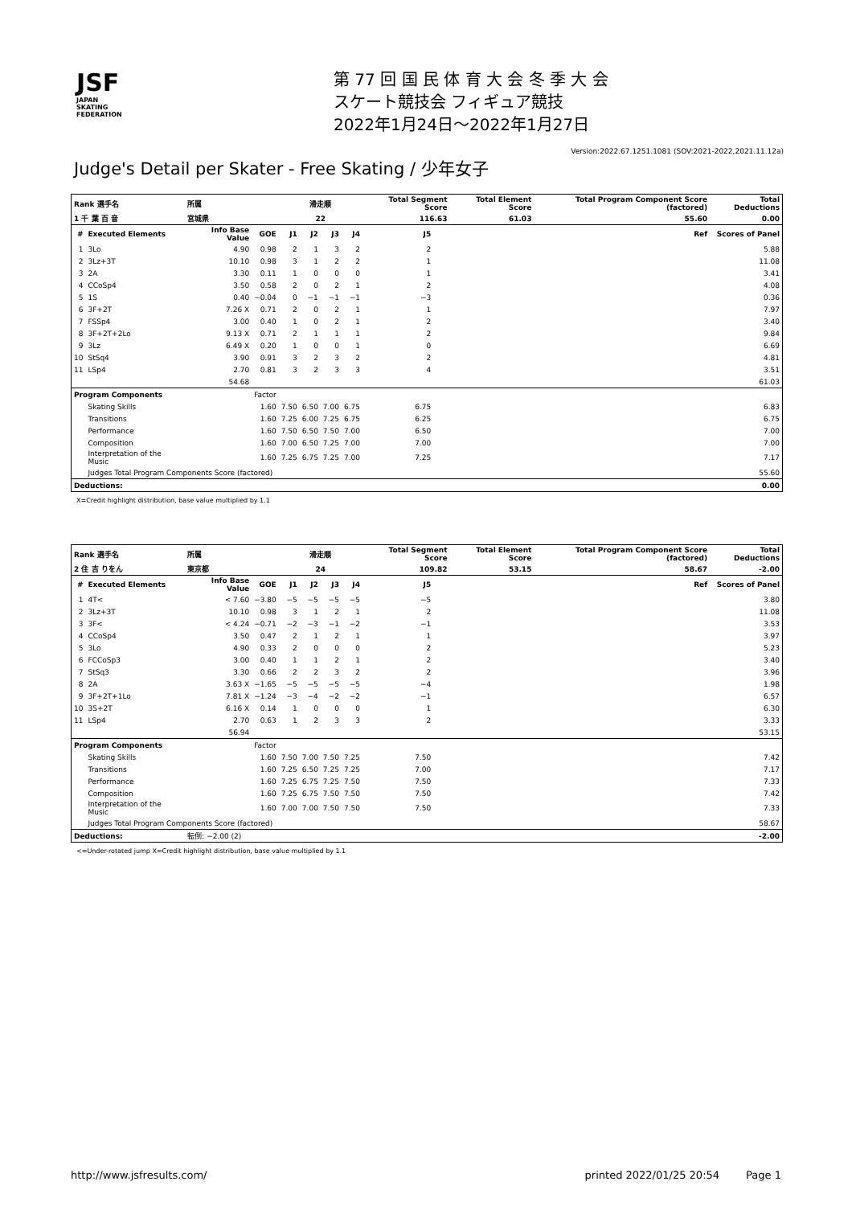JSF
JAPAN
SKATING
FEDERATION
第 77 回 国 民 体 育 大 会 冬 季 大 会
スケート競技会 フィギュア競技
2022年1月24日～2022年1月27日
Version:2022.67.1251.1081 (SOV:2021-2022,2021.11.12a)
Judge's Detail per Skater - Free Skating / 少年女子
| Rank 選手名 | | 所属 | | 滑走順 | | | | Total Segment Score | | Total Element Score | Total Program Component Score (factored) | | Total Deductions |
| --- | --- | --- | --- | --- | --- | --- | --- | --- | --- | --- | --- | --- | --- |
| 1 千 葉 百 音 | | 宮城県 | | 22 | | | | 116.63 | | 61.03 | 55.60 | | 0.00 |
| # | Executed Elements | Info Base Value | GOE | J1 | J2 | J3 | J4 | J5 | | | | Ref | Scores of Panel |
| 1 | 3Lo | 4.90 | 0.98 | 2 | 1 | 3 | 2 | 2 | | | | | 5.88 |
| 2 | 3Lz+3T | 10.10 | 0.98 | 3 | 1 | 2 | 2 | 1 | | | | | 11.08 |
| 3 | 2A | 3.30 | 0.11 | 1 | 0 | 0 | 0 | 1 | | | | | 3.41 |
| 4 | CCoSp4 | 3.50 | 0.58 | 2 | 0 | 2 | 1 | 2 | | | | | 4.08 |
| 5 | 1S | 0.40 | −0.04 | 0 | −1 | −1 | −1 | −3 | | | | | 0.36 |
| 6 | 3F+2T | 7.26 X | 0.71 | 2 | 0 | 2 | 1 | 1 | | | | | 7.97 |
| 7 | FSSp4 | 3.00 | 0.40 | 1 | 0 | 2 | 1 | 2 | | | | | 3.40 |
| 8 | 3F+2T+2Lo | 9.13 X | 0.71 | 2 | 1 | 1 | 1 | 2 | | | | | 9.84 |
| 9 | 3Lz | 6.49 X | 0.20 | 1 | 0 | 0 | 1 | 0 | | | | | 6.69 |
| 10 | StSq4 | 3.90 | 0.91 | 3 | 2 | 3 | 2 | 2 | | | | | 4.81 |
| 11 | LSp4 | 2.70 | 0.81 | 3 | 2 | 3 | 3 | 4 | | | | | 3.51 |
| | | 54.68 | | | | | | | | | | | 61.03 |
| Program Components | | | Factor | | | | | | | | | | |
| | Skating Skills | | 1.60 | 7.50 | 6.50 | 7.00 | 6.75 | 6.75 | | | | | 6.83 |
| | Transitions | | 1.60 | 7.25 | 6.00 | 7.25 | 6.75 | 6.25 | | | | | 6.75 |
| | Performance | | 1.60 | 7.50 | 6.50 | 7.50 | 7.00 | 6.50 | | | | | 7.00 |
| | Composition | | 1.60 | 7.00 | 6.50 | 7.25 | 7.00 | 7.00 | | | | | 7.00 |
| | Interpretation of the Music | | 1.60 | 7.25 | 6.75 | 7.25 | 7.00 | 7.25 | | | | | 7.17 |
| | Judges Total Program Components Score (factored) | | | | | | | | | | | | 55.60 |
| Deductions: | | | | | | | | | | | | | 0.00 |
X=Credit highlight distribution, base value multiplied by 1.1
| Rank 選手名 | | 所属 | | 滑走順 | | | | Total Segment Score | | Total Element Score | Total Program Component Score (factored) | | Total Deductions |
| --- | --- | --- | --- | --- | --- | --- | --- | --- | --- | --- | --- | --- | --- |
| 2 住 吉 りをん | | 東京都 | | 24 | | | | 109.82 | | 53.15 | 58.67 | | -2.00 |
| # | Executed Elements | Info Base Value | GOE | J1 | J2 | J3 | J4 | J5 | | | | Ref | Scores of Panel |
| 1 | 4T< | < 7.60 | −3.80 | −5 | −5 | −5 | −5 | −5 | | | | | 3.80 |
| 2 | 3Lz+3T | 10.10 | 0.98 | 3 | 1 | 2 | 1 | 2 | | | | | 11.08 |
| 3 | 3F< | < 4.24 | −0.71 | −2 | −3 | −1 | −2 | −1 | | | | | 3.53 |
| 4 | CCoSp4 | 3.50 | 0.47 | 2 | 1 | 2 | 1 | 1 | | | | | 3.97 |
| 5 | 3Lo | 4.90 | 0.33 | 2 | 0 | 0 | 0 | 2 | | | | | 5.23 |
| 6 | FCCoSp3 | 3.00 | 0.40 | 1 | 1 | 2 | 1 | 2 | | | | | 3.40 |
| 7 | StSq3 | 3.30 | 0.66 | 2 | 2 | 3 | 2 | 2 | | | | | 3.96 |
| 8 | 2A | 3.63 X | −1.65 | −5 | −5 | −5 | −5 | −4 | | | | | 1.98 |
| 9 | 3F+2T+1Lo | 7.81 X | −1.24 | −3 | −4 | −2 | −2 | −1 | | | | | 6.57 |
| 10 | 3S+2T | 6.16 X | 0.14 | 1 | 0 | 0 | 0 | 1 | | | | | 6.30 |
| 11 | LSp4 | 2.70 | 0.63 | 1 | 2 | 3 | 3 | 2 | | | | | 3.33 |
| | | 56.94 | | | | | | | | | | | 53.15 |
| Program Components | | | Factor | | | | | | | | | | |
| | Skating Skills | | 1.60 | 7.50 | 7.00 | 7.50 | 7.25 | 7.50 | | | | | 7.42 |
| | Transitions | | 1.60 | 7.25 | 6.50 | 7.25 | 7.25 | 7.00 | | | | | 7.17 |
| | Performance | | 1.60 | 7.25 | 6.75 | 7.25 | 7.50 | 7.50 | | | | | 7.33 |
| | Composition | | 1.60 | 7.25 | 6.75 | 7.50 | 7.50 | 7.50 | | | | | 7.42 |
| | Interpretation of the Music | | 1.60 | 7.00 | 7.00 | 7.50 | 7.50 | 7.50 | | | | | 7.33 |
| | Judges Total Program Components Score (factored) | | | | | | | | | | | | 58.67 |
| Deductions: | | 転倒: −2.00 (2) | | | | | | | | | | | -2.00 |
<=Under-rotated jump X=Credit highlight distribution, base value multiplied by 1.1
http://www.jsfresults.com/ printed 2022/01/25 20:54 Page 1